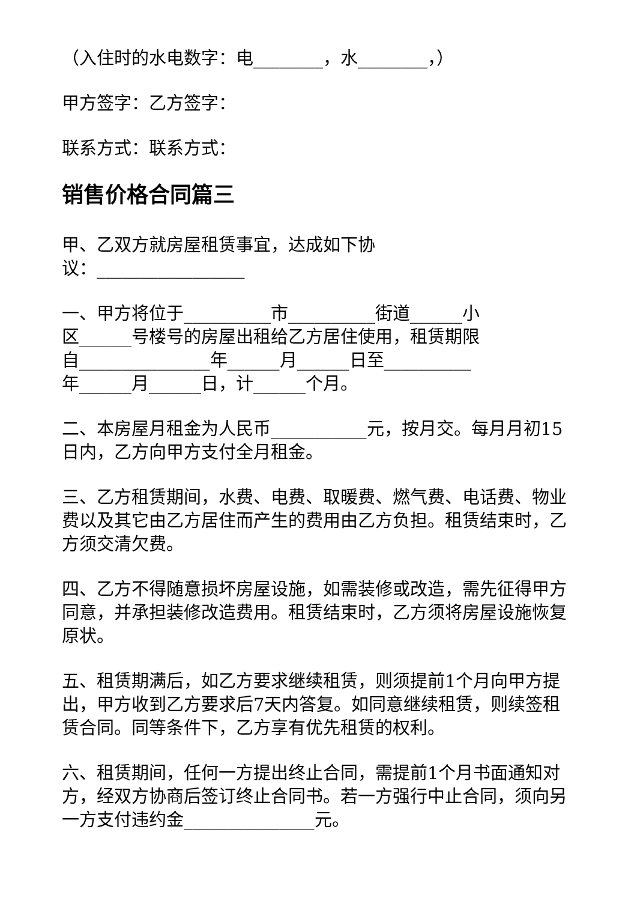（入住时的水电数字：电________，水________，）
甲方签字：乙方签字：
联系方式：联系方式：
销售价格合同篇三
甲、乙双方就房屋租赁事宜，达成如下协
议：_________________
一、甲方将位于__________市__________街道______小
区______号楼号的房屋出租给乙方居住使用，租赁期限
自_______________年______月______日至__________
年______月______日，计______个月。
二、本房屋月租金为人民币___________元，按月交。每月月初15日内，乙方向甲方支付全月租金。
三、乙方租赁期间，水费、电费、取暖费、燃气费、电话费、物业费以及其它由乙方居住而产生的费用由乙方负担。租赁结束时，乙方须交清欠费。
四、乙方不得随意损坏房屋设施，如需装修或改造，需先征得甲方同意，并承担装修改造费用。租赁结束时，乙方须将房屋设施恢复原状。
五、租赁期满后，如乙方要求继续租赁，则须提前1个月向甲方提出，甲方收到乙方要求后7天内答复。如同意继续租赁，则续签租赁合同。同等条件下，乙方享有优先租赁的权利。
六、租赁期间，任何一方提出终止合同，需提前1个月书面通知对方，经双方协商后签订终止合同书。若一方强行中止合同，须向另一方支付违约金_______________元。